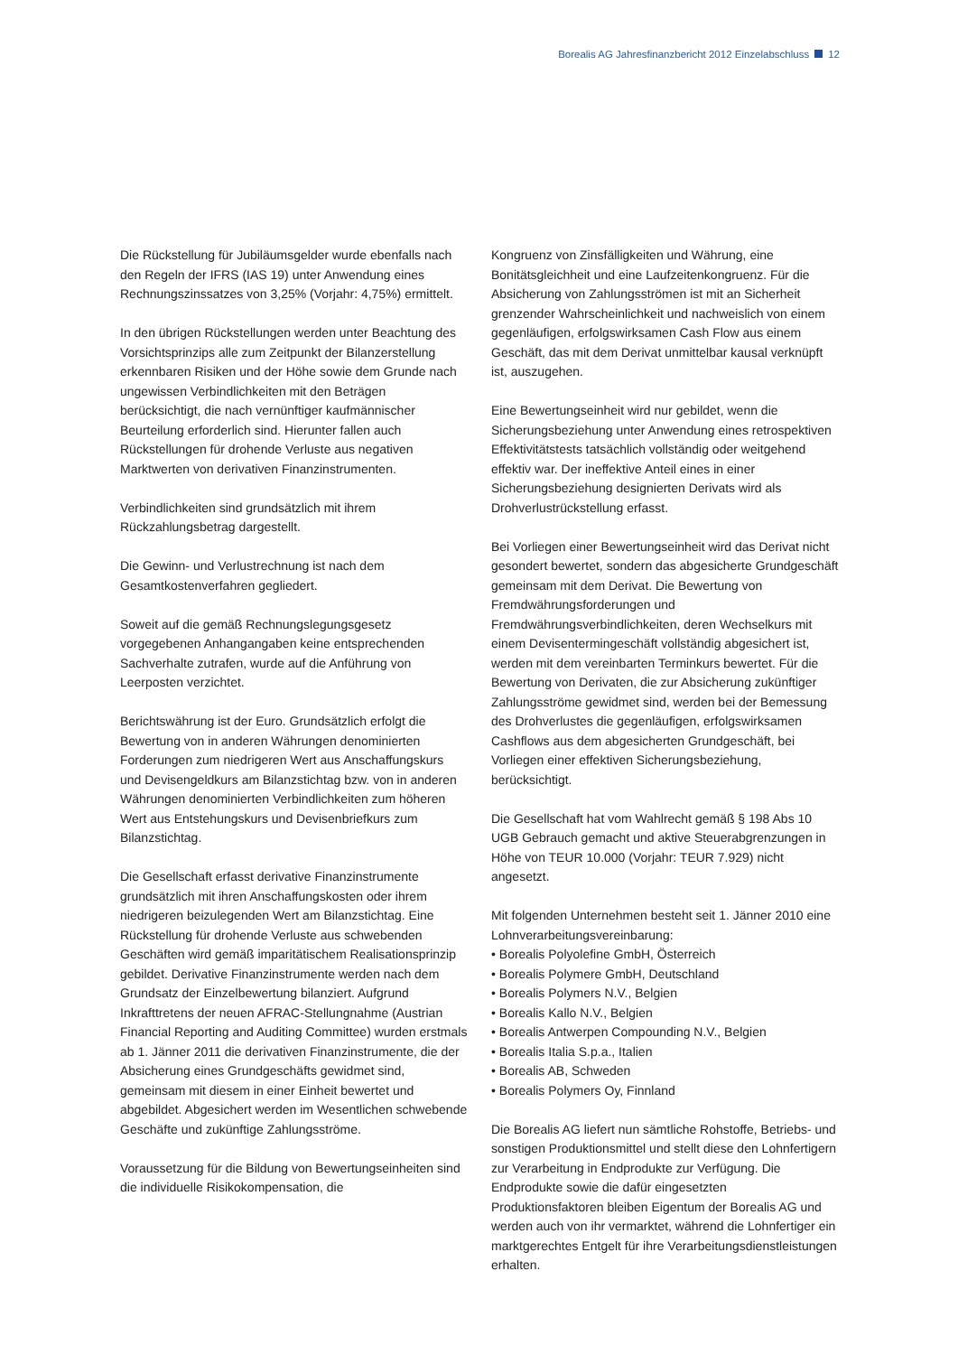Borealis AG Jahresfinanzbericht 2012 Einzelabschluss 12
Die Rückstellung für Jubiläumsgelder wurde ebenfalls nach den Regeln der IFRS (IAS 19) unter Anwendung eines Rechnungszinssatzes von 3,25% (Vorjahr: 4,75%) ermittelt.
In den übrigen Rückstellungen werden unter Beachtung des Vorsichtsprinzips alle zum Zeitpunkt der Bilanzerstellung erkennbaren Risiken und der Höhe sowie dem Grunde nach ungewissen Verbindlichkeiten mit den Beträgen berücksichtigt, die nach vernünftiger kaufmännischer Beurteilung erforderlich sind. Hierunter fallen auch Rückstellungen für drohende Verluste aus negativen Marktwerten von derivativen Finanzinstrumenten.
Verbindlichkeiten sind grundsätzlich mit ihrem Rückzahlungsbetrag dargestellt.
Die Gewinn- und Verlustrechnung ist nach dem Gesamtkostenverfahren gegliedert.
Soweit auf die gemäß Rechnungslegungsgesetz vorgegebenen Anhangangaben keine entsprechenden Sachverhalte zutrafen, wurde auf die Anführung von Leerposten verzichtet.
Berichtswährung ist der Euro. Grundsätzlich erfolgt die Bewertung von in anderen Währungen denominierten Forderungen zum niedrigeren Wert aus Anschaffungskurs und Devisengeldkurs am Bilanzstichtag bzw. von in anderen Währungen denominierten Verbindlichkeiten zum höheren Wert aus Entstehungskurs und Devisenbriefkurs zum Bilanzstichtag.
Die Gesellschaft erfasst derivative Finanzinstrumente grundsätzlich mit ihren Anschaffungskosten oder ihrem niedrigeren beizulegenden Wert am Bilanzstichtag. Eine Rückstellung für drohende Verluste aus schwebenden Geschäften wird gemäß imparitätischem Realisationsprinzip gebildet. Derivative Finanzinstrumente werden nach dem Grundsatz der Einzelbewertung bilanziert. Aufgrund Inkrafttretens der neuen AFRAC-Stellungnahme (Austrian Financial Reporting and Auditing Committee) wurden erstmals ab 1. Jänner 2011 die derivativen Finanzinstrumente, die der Absicherung eines Grundgeschäfts gewidmet sind, gemeinsam mit diesem in einer Einheit bewertet und abgebildet. Abgesichert werden im Wesentlichen schwebende Geschäfte und zukünftige Zahlungsströme.
Voraussetzung für die Bildung von Bewertungseinheiten sind die individuelle Risikokompensation, die
Kongruenz von Zinsfälligkeiten und Währung, eine Bonitätsgleichheit und eine Laufzeitenkongruenz. Für die Absicherung von Zahlungsströmen ist mit an Sicherheit grenzender Wahrscheinlichkeit und nachweislich von einem gegenläufigen, erfolgswirksamen Cash Flow aus einem Geschäft, das mit dem Derivat unmittelbar kausal verknüpft ist, auszugehen.
Eine Bewertungseinheit wird nur gebildet, wenn die Sicherungsbeziehung unter Anwendung eines retrospektiven Effektivitätstests tatsächlich vollständig oder weitgehend effektiv war. Der ineffektive Anteil eines in einer Sicherungsbeziehung designierten Derivats wird als Drohverlustrückstellung erfasst.
Bei Vorliegen einer Bewertungseinheit wird das Derivat nicht gesondert bewertet, sondern das abgesicherte Grundgeschäft gemeinsam mit dem Derivat. Die Bewertung von Fremdwährungsforderungen und Fremdwährungsverbindlichkeiten, deren Wechselkurs mit einem Devisentermingeschäft vollständig abgesichert ist, werden mit dem vereinbarten Terminkurs bewertet. Für die Bewertung von Derivaten, die zur Absicherung zukünftiger Zahlungsströme gewidmet sind, werden bei der Bemessung des Drohverlustes die gegenläufigen, erfolgswirksamen Cashflows aus dem abgesicherten Grundgeschäft, bei Vorliegen einer effektiven Sicherungsbeziehung, berücksichtigt.
Die Gesellschaft hat vom Wahlrecht gemäß § 198 Abs 10 UGB Gebrauch gemacht und aktive Steuerabgrenzungen in Höhe von TEUR 10.000 (Vorjahr: TEUR 7.929) nicht angesetzt.
Mit folgenden Unternehmen besteht seit 1. Jänner 2010 eine Lohnverarbeitungsvereinbarung:
• Borealis Polyolefine GmbH, Österreich
• Borealis Polymere GmbH, Deutschland
• Borealis Polymers N.V., Belgien
• Borealis Kallo N.V., Belgien
• Borealis Antwerpen Compounding N.V., Belgien
• Borealis Italia S.p.a., Italien
• Borealis AB, Schweden
• Borealis Polymers Oy, Finnland
Die Borealis AG liefert nun sämtliche Rohstoffe, Betriebs- und sonstigen Produktionsmittel und stellt diese den Lohnfertigern zur Verarbeitung in Endprodukte zur Verfügung. Die Endprodukte sowie die dafür eingesetzten Produktionsfaktoren bleiben Eigentum der Borealis AG und werden auch von ihr vermarktet, während die Lohnfertiger ein marktgerechtes Entgelt für ihre Verarbeitungsdienstleistungen erhalten.